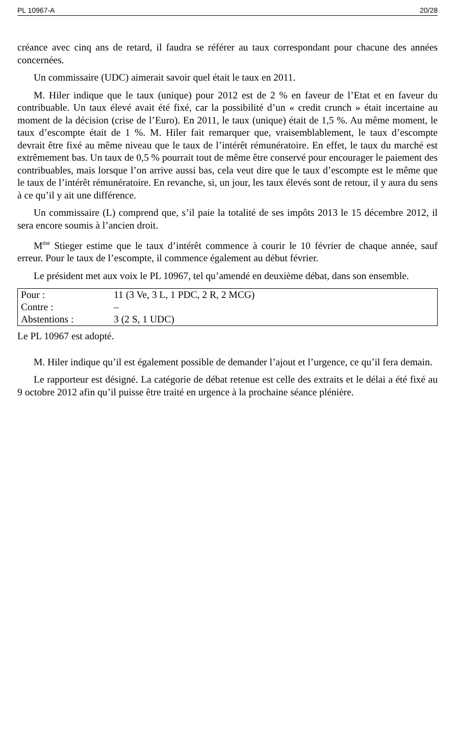PL 10967-A 20/28
créance avec cinq ans de retard, il faudra se référer au taux correspondant pour chacune des années concernées.
Un commissaire (UDC) aimerait savoir quel était le taux en 2011.
M. Hiler indique que le taux (unique) pour 2012 est de 2 % en faveur de l’Etat et en faveur du contribuable. Un taux élevé avait été fixé, car la possibilité d’un « credit crunch » était incertaine au moment de la décision (crise de l’Euro). En 2011, le taux (unique) était de 1,5 %. Au même moment, le taux d’escompte était de 1 %. M. Hiler fait remarquer que, vraisemblablement, le taux d’escompte devrait être fixé au même niveau que le taux de l’intérêt rémunératoire. En effet, le taux du marché est extrêmement bas. Un taux de 0,5 % pourrait tout de même être conservé pour encourager le paiement des contribuables, mais lorsque l’on arrive aussi bas, cela veut dire que le taux d’escompte est le même que le taux de l’intérêt rémunératoire. En revanche, si, un jour, les taux élevés sont de retour, il y aura du sens à ce qu’il y ait une différence.
Un commissaire (L) comprend que, s’il paie la totalité de ses impôts 2013 le 15 décembre 2012, il sera encore soumis à l’ancien droit.
M<sup>me</sup> Stieger estime que le taux d’intérêt commence à courir le 10 février de chaque année, sauf erreur. Pour le taux de l’escompte, il commence également au début février.
Le président met aux voix le PL 10967, tel qu’amendé en deuxième débat, dans son ensemble.
| Pour : | 11 (3 Ve, 3 L, 1 PDC, 2 R, 2 MCG) |
| Contre : | – |
| Abstentions : | 3 (2 S, 1 UDC) |
Le PL 10967 est adopté.
M. Hiler indique qu’il est également possible de demander l’ajout et l’urgence, ce qu’il fera demain.
Le rapporteur est désigné. La catégorie de débat retenue est celle des extraits et le délai a été fixé au 9 octobre 2012 afin qu’il puisse être traité en urgence à la prochaine séance plénière.